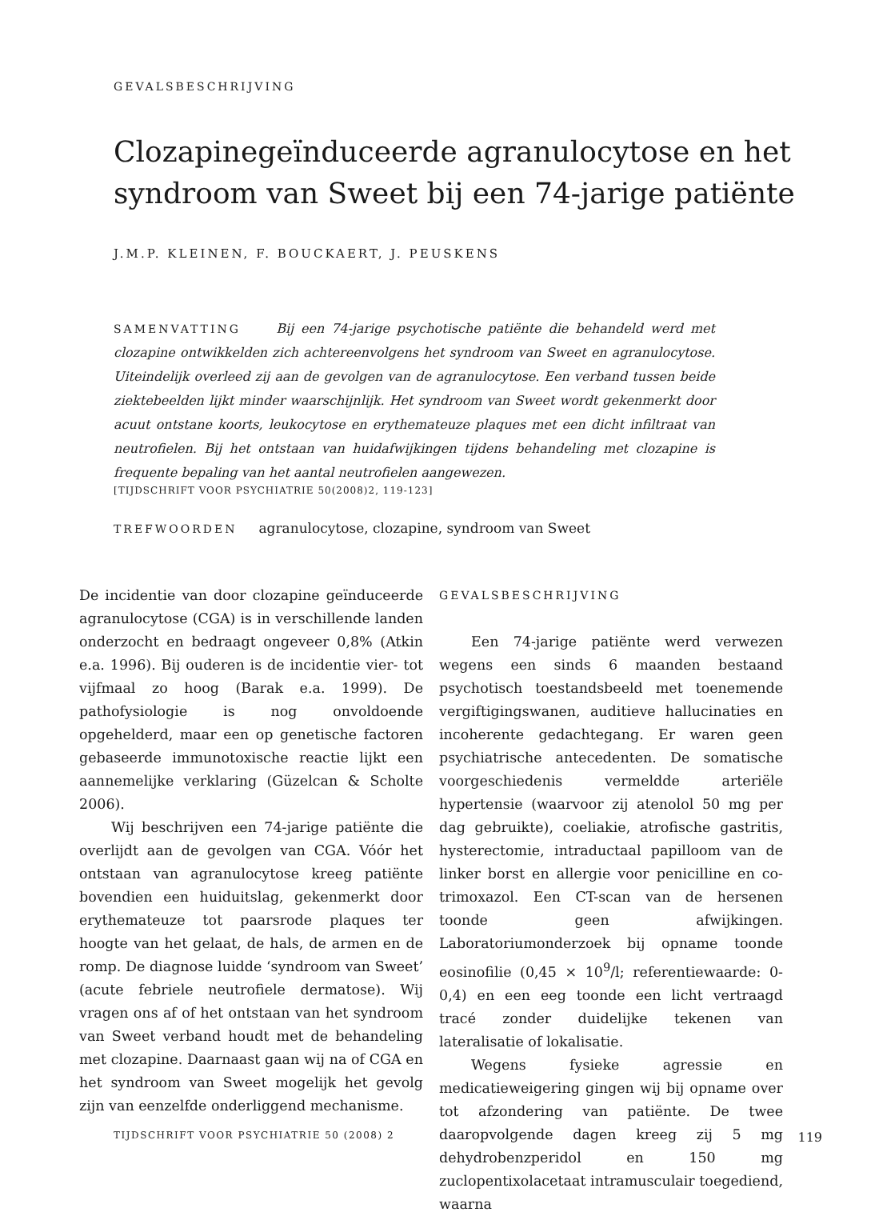GEVALSBESCHRIJVING
Clozapinegeïnduceerde agranulocytose en het syndroom van Sweet bij een 74-jarige patiënte
J.M.P. KLEINEN, F. BOUCKAERT, J. PEUSKENS
SAMENVATTING Bij een 74-jarige psychotische patiënte die behandeld werd met clozapine ontwikkelden zich achtereenvolgens het syndroom van Sweet en agranulocytose. Uiteindelijk overleed zij aan de gevolgen van de agranulocytose. Een verband tussen beide ziektebeelden lijkt minder waarschijnlijk. Het syndroom van Sweet wordt gekenmerkt door acuut ontstane koorts, leukocytose en erythemateuze plaques met een dicht infiltraat van neutrofielen. Bij het ontstaan van huidafwijkingen tijdens behandeling met clozapine is frequente bepaling van het aantal neutrofielen aangewezen.
[TIJDSCHRIFT VOOR PSYCHIATRIE 50(2008)2, 119-123]
TREFWOORDEN agranulocytose, clozapine, syndroom van Sweet
De incidentie van door clozapine geïnduceerde agranulocytose (CGA) is in verschillende landen onderzocht en bedraagt ongeveer 0,8% (Atkin e.a. 1996). Bij ouderen is de incidentie vier- tot vijfmaal zo hoog (Barak e.a. 1999). De pathofysiologie is nog onvoldoende opgehelderd, maar een op genetische factoren gebaseerde immunotoxische reactie lijkt een aannemelijke verklaring (Güzelcan & Scholte 2006).
Wij beschrijven een 74-jarige patiënte die overlijdt aan de gevolgen van CGA. Vóór het ontstaan van agranulocytose kreeg patiënte bovendien een huiduitslag, gekenmerkt door erythemateuze tot paarsrode plaques ter hoogte van het gelaat, de hals, de armen en de romp. De diagnose luidde ‘syndroom van Sweet’ (acute febriele neutrofiele dermatose). Wij vragen ons af of het ontstaan van het syndroom van Sweet verband houdt met de behandeling met clozapine. Daarnaast gaan wij na of CGA en het syndroom van Sweet mogelijk het gevolg zijn van eenzelfde onderliggend mechanisme.
GEVALSBESCHRIJVING
Een 74-jarige patiënte werd verwezen wegens een sinds 6 maanden bestaand psychotisch toestandsbeeld met toenemende vergiftigingswanen, auditieve hallucinaties en incoherente gedachtegang. Er waren geen psychiatrische antecedenten. De somatische voorgeschiedenis vermeldde arteriële hypertensie (waarvoor zij atenolol 50 mg per dag gebruikte), coeliakie, atrofische gastritis, hysterectomie, intraductaal papilloom van de linker borst en allergie voor penicilline en co-trimoxazol. Een CT-scan van de hersenen toonde geen afwijkingen. Laboratoriumonderzoek bij opname toonde eosinofilie (0,45 × 10<sup>9</sup>/l; referentiewaarde: 0-0,4) en een eeg toonde een licht vertraagd tracé zonder duidelijke tekenen van lateralisatie of lokalisatie.
Wegens fysieke agressie en medicatieweigering gingen wij bij opname over tot afzondering van patiënte. De twee daaropvolgende dagen kreeg zij 5 mg dehydrobenzperidol en 150 mg zuclopentixolacetaat intramusculair toegediend, waarna
TIJDSCHRIFT VOOR PSYCHIATRIE 50 (2008) 2 119